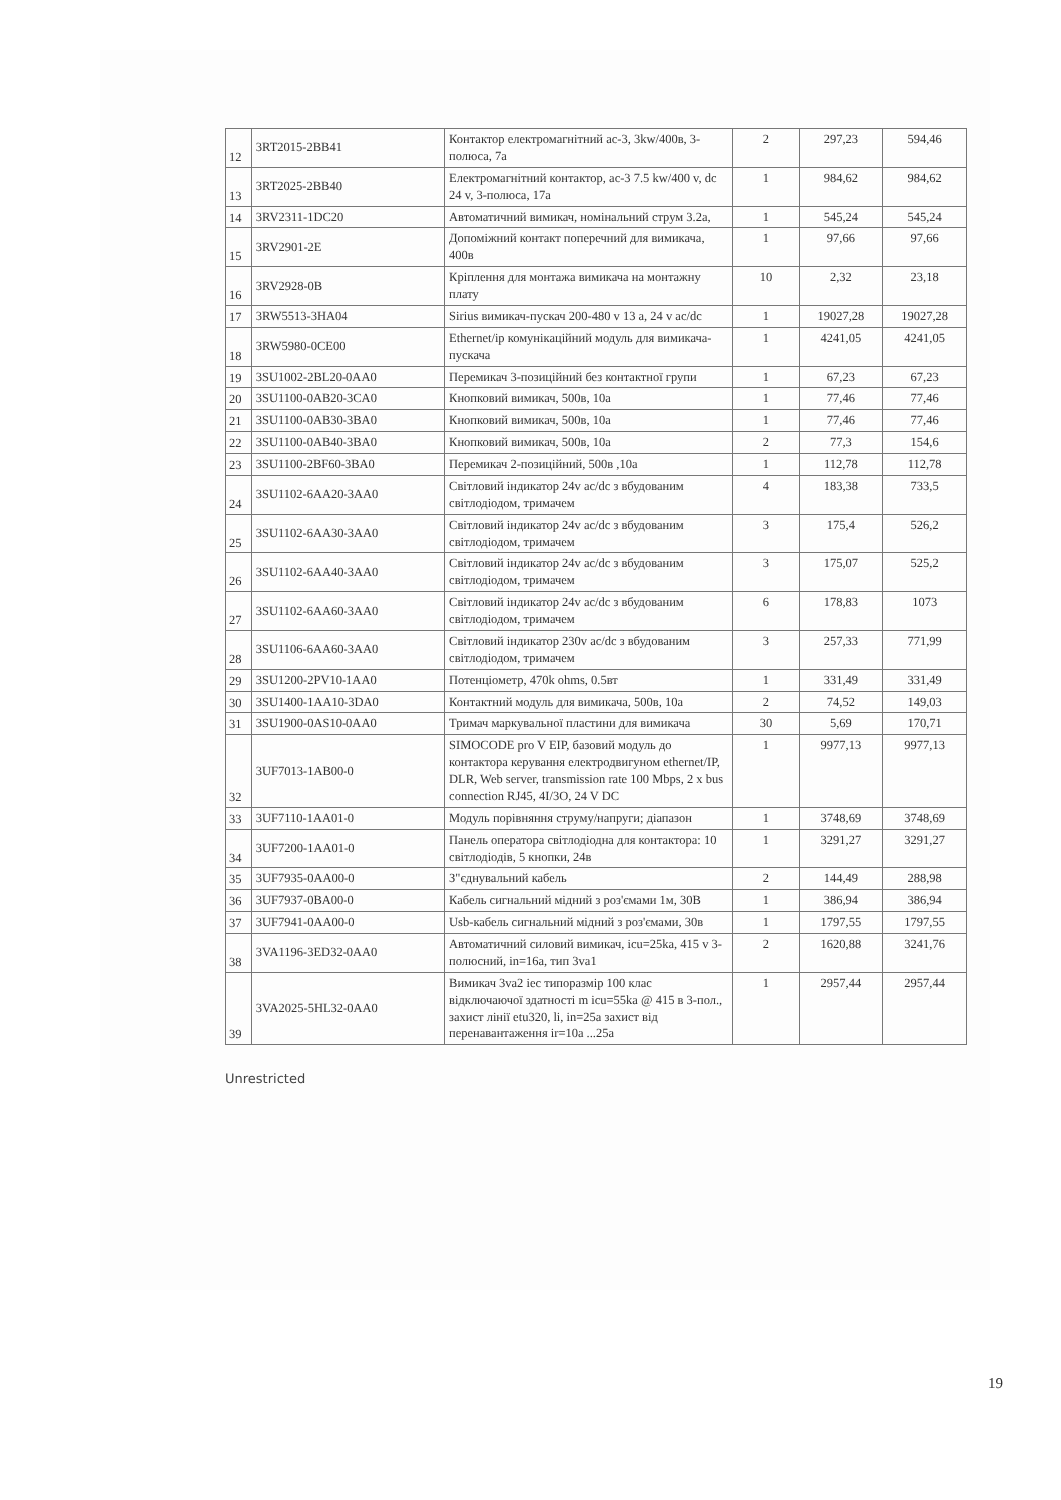| 12 | 3RT2015-2BB41 | Контактор електромагнітний ас-3, 3kw/400в, 3-полюса, 7а | 2 | 297,23 | 594,46 |
| 13 | 3RT2025-2BB40 | Електромагнітний контактор, ас-3 7.5 kw/400 v, dc 24 v, 3-полюса, 17а | 1 | 984,62 | 984,62 |
| 14 | 3RV2311-1DC20 | Автоматичний вимикач, номінальний струм 3.2а, | 1 | 545,24 | 545,24 |
| 15 | 3RV2901-2E | Допоміжний контакт поперечний для вимикача, 400в | 1 | 97,66 | 97,66 |
| 16 | 3RV2928-0B | Кріплення для монтажа вимикача на монтажну плату | 10 | 2,32 | 23,18 |
| 17 | 3RW5513-3HA04 | Sirius вимикач-пускач 200-480 v 13 a, 24 v ac/dc | 1 | 19027,28 | 19027,28 |
| 18 | 3RW5980-0CE00 | Ethernet/ip комунікаційний модуль для вимикача-пускача | 1 | 4241,05 | 4241,05 |
| 19 | 3SU1002-2BL20-0AA0 | Перемикач 3-позиційний без контактної групи | 1 | 67,23 | 67,23 |
| 20 | 3SU1100-0AB20-3CA0 | Кнопковий вимикач, 500в, 10а | 1 | 77,46 | 77,46 |
| 21 | 3SU1100-0AB30-3BA0 | Кнопковий вимикач, 500в, 10а | 1 | 77,46 | 77,46 |
| 22 | 3SU1100-0AB40-3BA0 | Кнопковий вимикач, 500в, 10а | 2 | 77,3 | 154,6 |
| 23 | 3SU1100-2BF60-3BA0 | Перемикач 2-позиційний, 500в ,10а | 1 | 112,78 | 112,78 |
| 24 | 3SU1102-6AA20-3AA0 | Світловий індикатор 24v ac/dc з вбудованим світлодіодом, тримачем | 4 | 183,38 | 733,5 |
| 25 | 3SU1102-6AA30-3AA0 | Світловий індикатор 24v ac/dc з вбудованим світлодіодом, тримачем | 3 | 175,4 | 526,2 |
| 26 | 3SU1102-6AA40-3AA0 | Світловий індикатор 24v ac/dc з вбудованим світлодіодом, тримачем | 3 | 175,07 | 525,2 |
| 27 | 3SU1102-6AA60-3AA0 | Світловий індикатор 24v ac/dc з вбудованим світлодіодом, тримачем | 6 | 178,83 | 1073 |
| 28 | 3SU1106-6AA60-3AA0 | Світловий індикатор 230v ac/dc з вбудованим світлодіодом, тримачем | 3 | 257,33 | 771,99 |
| 29 | 3SU1200-2PV10-1AA0 | Потенціометр, 470k ohms, 0.5вт | 1 | 331,49 | 331,49 |
| 30 | 3SU1400-1AA10-3DA0 | Контактний модуль для вимикача, 500в, 10а | 2 | 74,52 | 149,03 |
| 31 | 3SU1900-0AS10-0AA0 | Тримач маркувальної пластини для вимикача | 30 | 5,69 | 170,71 |
| 32 | 3UF7013-1AB00-0 | SIMOCODE pro V EIP, базовий модуль до контактора керування електродвигуном ethernet/IP, DLR, Web server, transmission rate 100 Mbps, 2 x bus connection RJ45, 4I/3O, 24 V DC | 1 | 9977,13 | 9977,13 |
| 33 | 3UF7110-1AA01-0 | Модуль порівняння струму/напруги; діапазон | 1 | 3748,69 | 3748,69 |
| 34 | 3UF7200-1AA01-0 | Панель оператора світлодіодна для контактора: 10 світлодіодів, 5 кнопки, 24в | 1 | 3291,27 | 3291,27 |
| 35 | 3UF7935-0AA00-0 | З"єднувальний кабель | 2 | 144,49 | 288,98 |
| 36 | 3UF7937-0BA00-0 | Кабель сигнальний мідний з роз'ємами 1м, 30В | 1 | 386,94 | 386,94 |
| 37 | 3UF7941-0AA00-0 | Usb-кабель сигнальний мідний з роз'ємами, 30в | 1 | 1797,55 | 1797,55 |
| 38 | 3VA1196-3ED32-0AA0 | Автоматичний силовий вимикач, icu=25ka, 415 v 3-полюсний, in=16a, тип 3va1 | 2 | 1620,88 | 3241,76 |
| 39 | 3VA2025-5HL32-0AA0 | Вимикач 3va2 iec типоразмір 100 клас відключаючої здатності m icu=55ka @ 415 в 3-пол., захист лінії etu320, li, in=25a захист від перенавантаження ir=10a ...25a | 1 | 2957,44 | 2957,44 |
Unrestricted
19